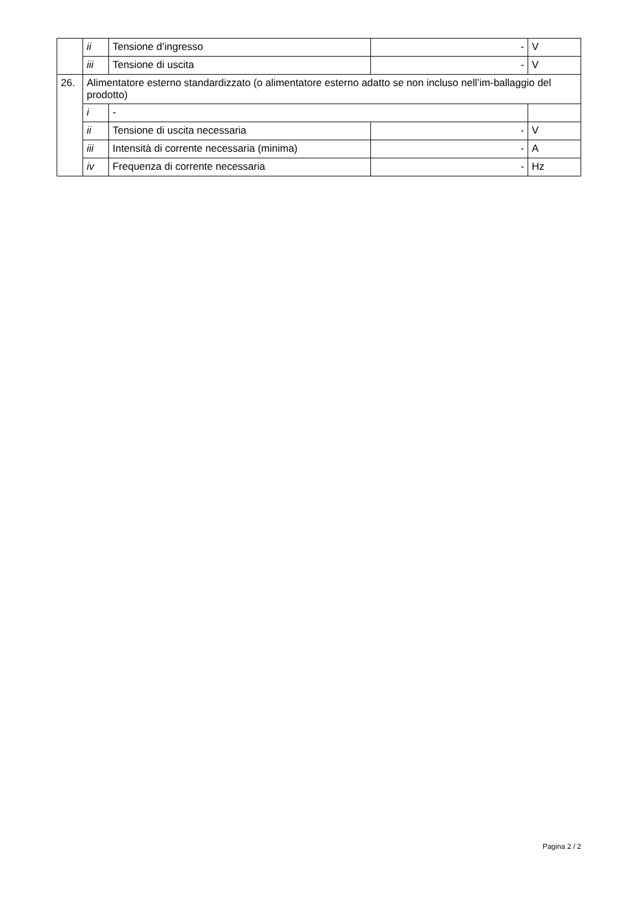| | ii | Tensione d’ingresso | - | V |
| | iii | Tensione di uscita | - | V |
| 26. | Alimentatore esterno standardizzato (o alimentatore esterno adatto se non incluso nell’im-ballaggio del prodotto) | | | |
| | i | - | | |
| | ii | Tensione di uscita necessaria | - | V |
| | iii | Intensità di corrente necessaria (minima) | - | A |
| | iv | Frequenza di corrente necessaria | - | Hz |
Pagina 2 / 2